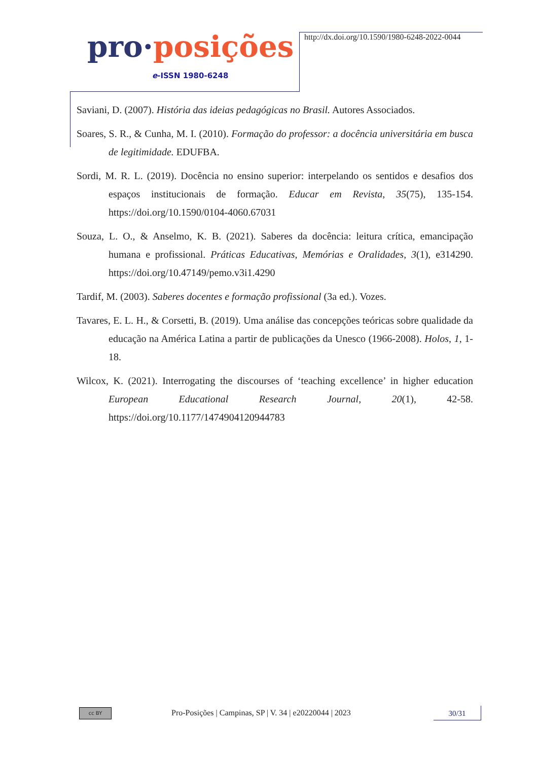pro·posições
e-ISSN 1980-6248
http://dx.doi.org/10.1590/1980-6248-2022-0044
Saviani, D. (2007). História das ideias pedagógicas no Brasil. Autores Associados.
Soares, S. R., & Cunha, M. I. (2010). Formação do professor: a docência universitária em busca de legitimidade. EDUFBA.
Sordi, M. R. L. (2019). Docência no ensino superior: interpelando os sentidos e desafios dos espaços institucionais de formação. Educar em Revista, 35(75), 135-154. https://doi.org/10.1590/0104-4060.67031
Souza, L. O., & Anselmo, K. B. (2021). Saberes da docência: leitura crítica, emancipação humana e profissional. Práticas Educativas, Memórias e Oralidades, 3(1), e314290. https://doi.org/10.47149/pemo.v3i1.4290
Tardif, M. (2003). Saberes docentes e formação profissional (3a ed.). Vozes.
Tavares, E. L. H., & Corsetti, B. (2019). Uma análise das concepções teóricas sobre qualidade da educação na América Latina a partir de publicações da Unesco (1966-2008). Holos, 1, 1-18.
Wilcox, K. (2021). Interrogating the discourses of ‘teaching excellence’ in higher education European Educational Research Journal, 20(1), 42-58. https://doi.org/10.1177/1474904120944783
cc BY
Pro-Posições | Campinas, SP | V. 34 | e20220044 | 2023
30/31